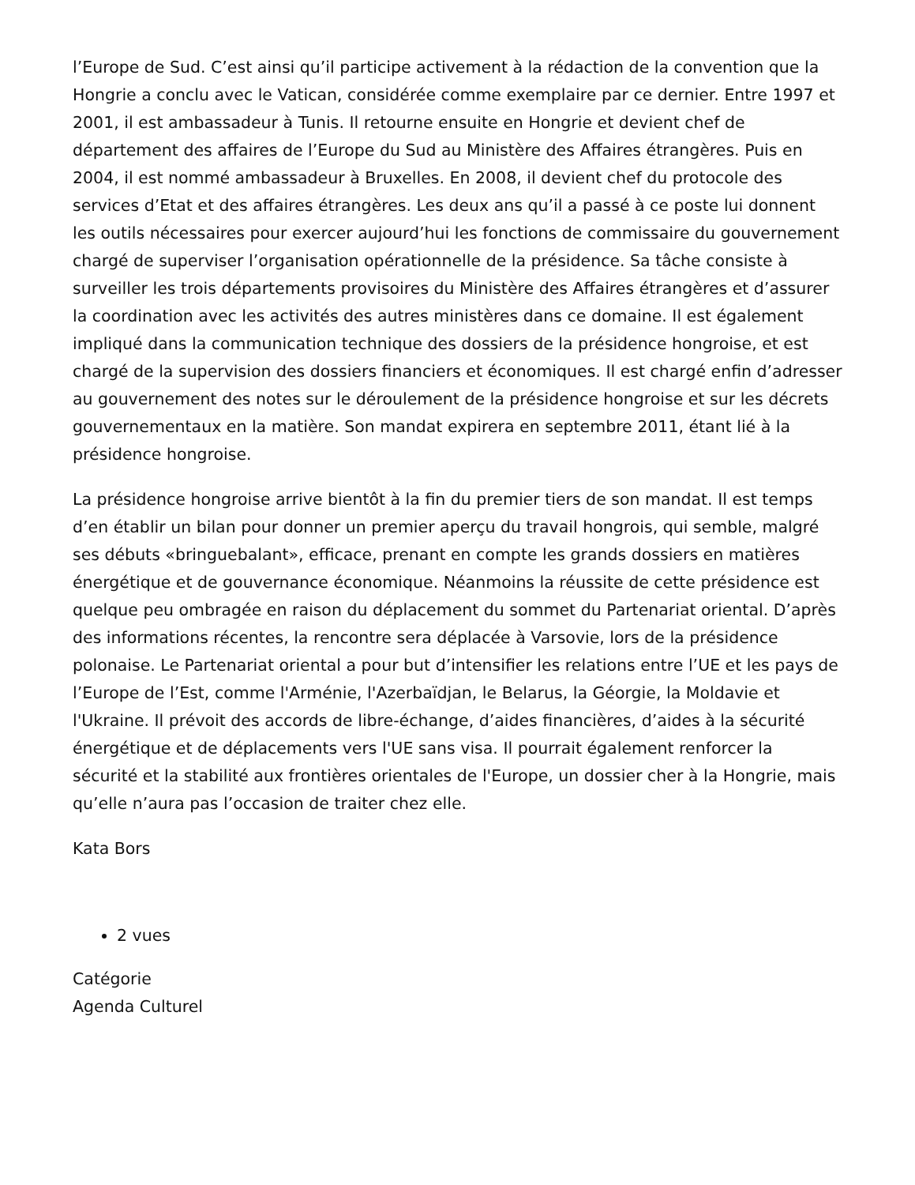l’Europe de Sud. C’est ainsi qu’il participe activement à la rédaction de la convention que la Hongrie a conclu avec le Vatican, considérée comme exemplaire par ce dernier. Entre 1997 et 2001, il est ambassadeur à Tunis. Il retourne ensuite en Hongrie et devient chef de département des affaires de l’Europe du Sud au Ministère des Affaires étrangères. Puis en 2004, il est nommé ambassadeur à Bruxelles. En 2008, il devient chef du protocole des services d’Etat et des affaires étrangères. Les deux ans qu’il a passé à ce poste lui donnent les outils nécessaires pour exercer aujourd’hui les fonctions de commissaire du gouvernement chargé de superviser l’organisation opérationnelle de la présidence. Sa tâche consiste à surveiller les trois départements provisoires du Ministère des Affaires étrangères et d’assurer la coordination avec les activités des autres ministères dans ce domaine. Il est également impliqué dans la communication technique des dossiers de la présidence hongroise, et est chargé de la supervision des dossiers financiers et économiques. Il est chargé enfin d’adresser au gouvernement des notes sur le déroulement de la présidence hongroise et sur les décrets gouvernementaux en la matière. Son mandat expirera en septembre 2011, étant lié à la présidence hongroise.
La présidence hongroise arrive bientôt à la fin du premier tiers de son mandat. Il est temps d’en établir un bilan pour donner un premier aperçu du travail hongrois, qui semble, malgré ses débuts «bringuebalant», efficace, prenant en compte les grands dossiers en matières énergétique et de gouvernance économique. Néanmoins la réussite de cette présidence est quelque peu ombragée en raison du déplacement du sommet du Partenariat oriental. D’après des informations récentes, la rencontre sera déplacée à Varsovie, lors de la présidence polonaise. Le Partenariat oriental a pour but d’intensifier les relations entre l’UE et les pays de l’Europe de l’Est, comme l'Arménie, l'Azerbaïdjan, le Belarus, la Géorgie, la Moldavie et l'Ukraine. Il prévoit des accords de libre-échange, d’aides financières, d’aides à la sécurité énergétique et de déplacements vers l'UE sans visa. Il pourrait également renforcer la sécurité et la stabilité aux frontières orientales de l'Europe, un dossier cher à la Hongrie, mais qu’elle n’aura pas l’occasion de traiter chez elle.
Kata Bors
2 vues
Catégorie
Agenda Culturel